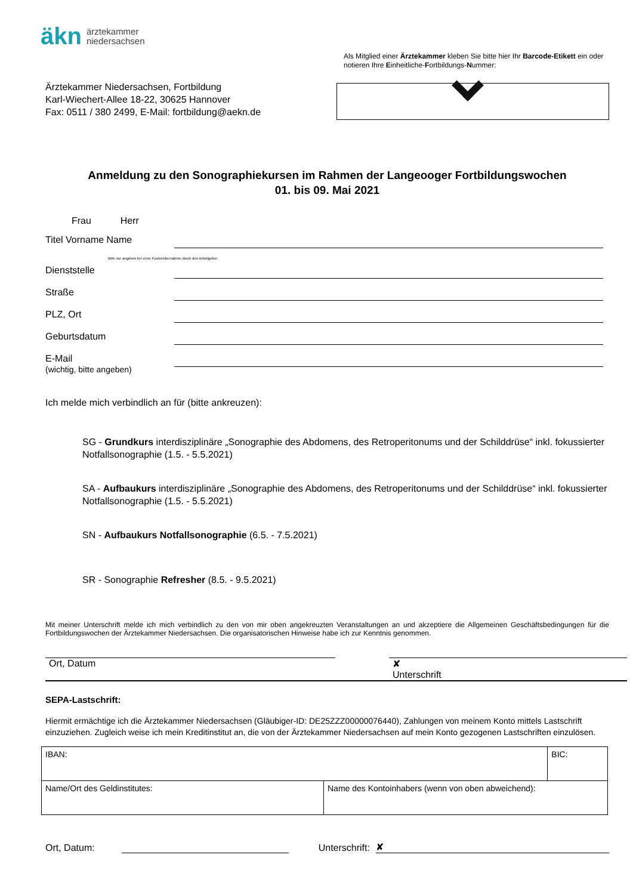äkn ärztekammer
niedersachsen
Ärztekammer Niedersachsen, Fortbildung
Karl-Wiechert-Allee 18-22, 30625 Hannover
Fax: 0511 / 380 2499, E-Mail: fortbildung@aekn.de
Als Mitglied einer Ärztekammer kleben Sie bitte hier Ihr Barcode-Etikett ein oder notieren Ihre Einheitliche-Fortbildungs-Nummer:
Anmeldung zu den Sonographiekursen im Rahmen der Langeooger Fortbildungswochen
01. bis 09. Mai 2021
Frau Herr
Titel Vorname Name
Bitte nur angeben bei einer Kostenübernahme durch den Arbeitgeber
Dienststelle
Straße
PLZ, Ort
Geburtsdatum
E-Mail
(wichtig, bitte angeben)
Ich melde mich verbindlich an für (bitte ankreuzen):
SG - Grundkurs interdisziplinäre „Sonographie des Abdomens, des Retroperitonums und der Schilddrüse“ inkl. fokussierter Notfallsonographie (1.5. - 5.5.2021)
SA - Aufbaukurs interdisziplinäre „Sonographie des Abdomens, des Retroperitonums und der Schilddrüse“ inkl. fokussierter Notfallsonographie (1.5. - 5.5.2021)
SN - Aufbaukurs Notfallsonographie (6.5. - 7.5.2021)
SR - Sonographie Refresher (8.5. - 9.5.2021)
Mit meiner Unterschrift melde ich mich verbindlich zu den von mir oben angekreuzten Veranstaltungen an und akzeptiere die Allgemeinen Geschäftsbedingungen für die Fortbildungswochen der Ärztekammer Niedersachsen. Die organisatorischen Hinweise habe ich zur Kenntnis genommen.
Ort, Datum ✘
Unterschrift
SEPA-Lastschrift:
Hiermit ermächtige ich die Ärztekammer Niedersachsen (Gläubiger-ID: DE25ZZZ00000076440), Zahlungen von meinem Konto mittels Lastschrift einzuziehen. Zugleich weise ich mein Kreditinstitut an, die von der Ärztekammer Niedersachsen auf mein Konto gezogenen Lastschriften einzulösen.
| IBAN: | | BIC: |
| Name/Ort des Geldinstitutes: | Name des Kontoinhabers (wenn von oben abweichend): | |
Ort, Datum: Unterschrift: ✘